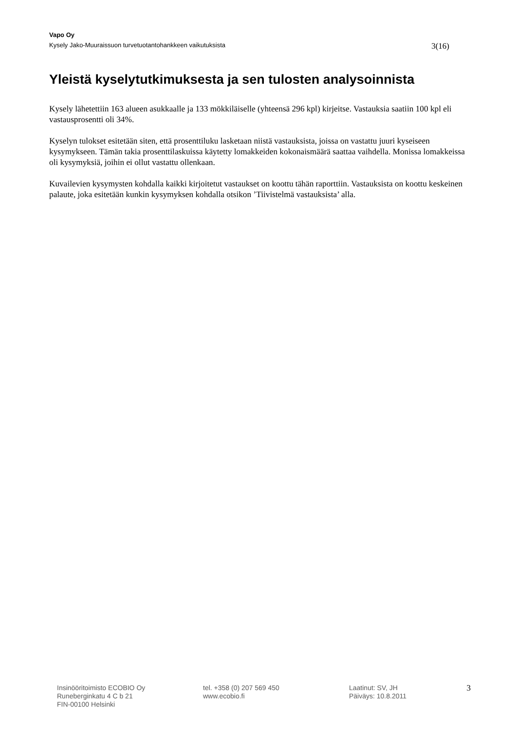Vapo Oy
Kysely Jako-Muuraissuon turvetuotantohankkeen vaikutuksista 3(16)
Yleistä kyselytutkimuksesta ja sen tulosten analysoinnista
Kysely lähetettiin 163 alueen asukkaalle ja 133 mökkiläiselle (yhteensä 296 kpl) kirjeitse. Vastauksia saatiin 100 kpl eli vastausprosentti oli 34%.
Kyselyn tulokset esitetään siten, että prosenttiluku lasketaan niistä vastauksista, joissa on vastattu juuri kyseiseen kysymykseen. Tämän takia prosenttilaskuissa käytetty lomakkeiden kokonaismäärä saattaa vaihdella. Monissa lomakkeissa oli kysymyksiä, joihin ei ollut vastattu ollenkaan.
Kuvailevien kysymysten kohdalla kaikki kirjoitetut vastaukset on koottu tähän raporttiin. Vastauksista on koottu keskeinen palaute, joka esitetään kunkin kysymyksen kohdalla otsikon ’Tiivistelmä vastauksista’ alla.
Insinööritoimisto ECOBIO Oy
Runeberginkatu 4 C b 21
FIN-00100 Helsinki
tel. +358 (0) 207 569 450
www.ecobio.fi
Laatinut: SV, JH
Päiväys: 10.8.2011
3